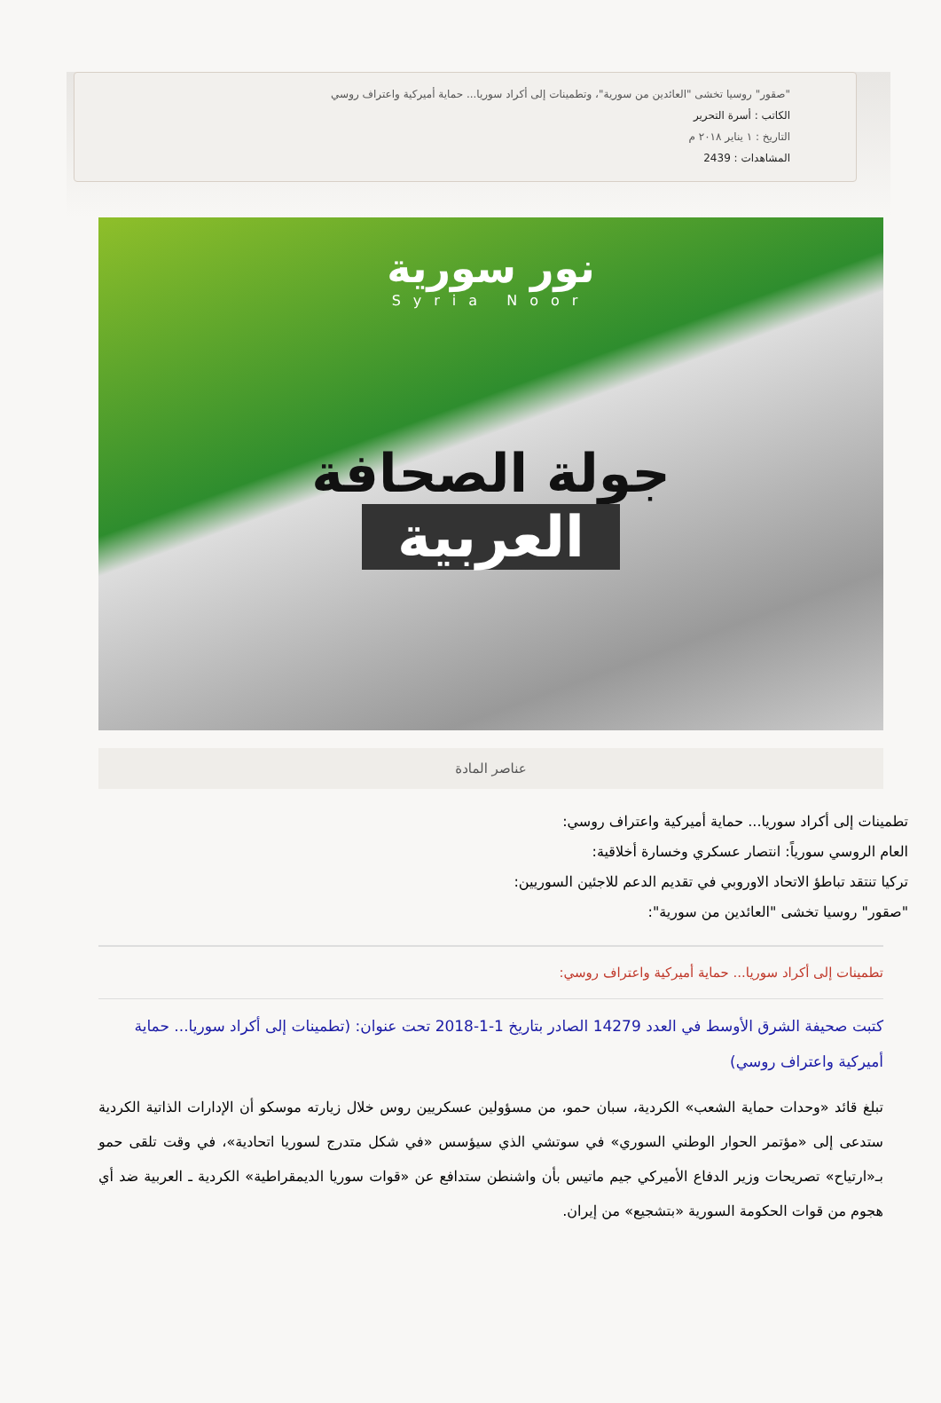"صقور" روسيا تخشى "العائدين من سورية"، وتطمينات إلى أكراد سوريا... حماية أميركية واعتراف روسي
الكاتب : أسرة التحرير
التاريخ : ١ يناير ٢٠١٨ م
المشاهدات : 2439
نور سورية
Syria Noor
جولة الصحافة
العربية
عناصر المادة
تطمينات إلى أكراد سوريا... حماية أميركية واعتراف روسي:
العام الروسي سورياً: انتصار عسكري وخسارة أخلاقية:
تركيا تنتقد تباطؤ الاتحاد الاوروبي في تقديم الدعم للاجئين السوريين:
"صقور" روسيا تخشى "العائدين من سورية":
تطمينات إلى أكراد سوريا... حماية أميركية واعتراف روسي:
كتبت صحيفة الشرق الأوسط في العدد 14279 الصادر بتاريخ 1-1-2018 تحت عنوان: (تطمينات إلى أكراد سوريا... حماية أميركية واعتراف روسي)
تبلغ قائد «وحدات حماية الشعب» الكردية، سبان حمو، من مسؤولين عسكريين روس خلال زيارته موسكو أن الإدارات الذاتية الكردية ستدعى إلى «مؤتمر الحوار الوطني السوري» في سوتشي الذي سيؤسس «في شكل متدرج لسوريا اتحادية»، في وقت تلقى حمو بـ«ارتياح» تصريحات وزير الدفاع الأميركي جيم ماتيس بأن واشنطن ستدافع عن «قوات سوريا الديمقراطية» الكردية ـ العربية ضد أي هجوم من قوات الحكومة السورية «بتشجيع» من إيران.